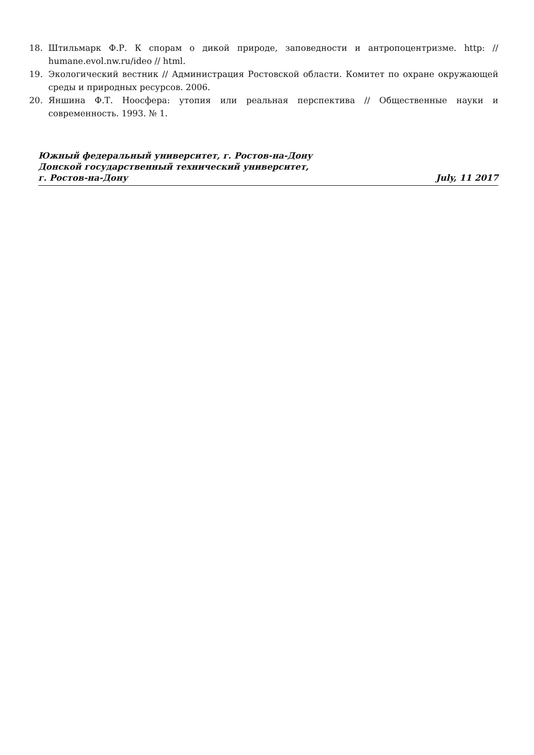18. Штильмарк Ф.Р. К спорам о дикой природе, заповедности и антропоцентризме. http: // humane.evol.nw.ru/ideo // html.
19. Экологический вестник // Администрация Ростовской области. Комитет по охране окружающей среды и природных ресурсов. 2006.
20. Яншина Ф.Т. Ноосфера: утопия или реальная перспектива // Общественные науки и современность. 1993. № 1.
Южный федеральный университет, г. Ростов-на-Дону
Донской государственный технический университет,
г. Ростов-на-Дону July, 11 2017